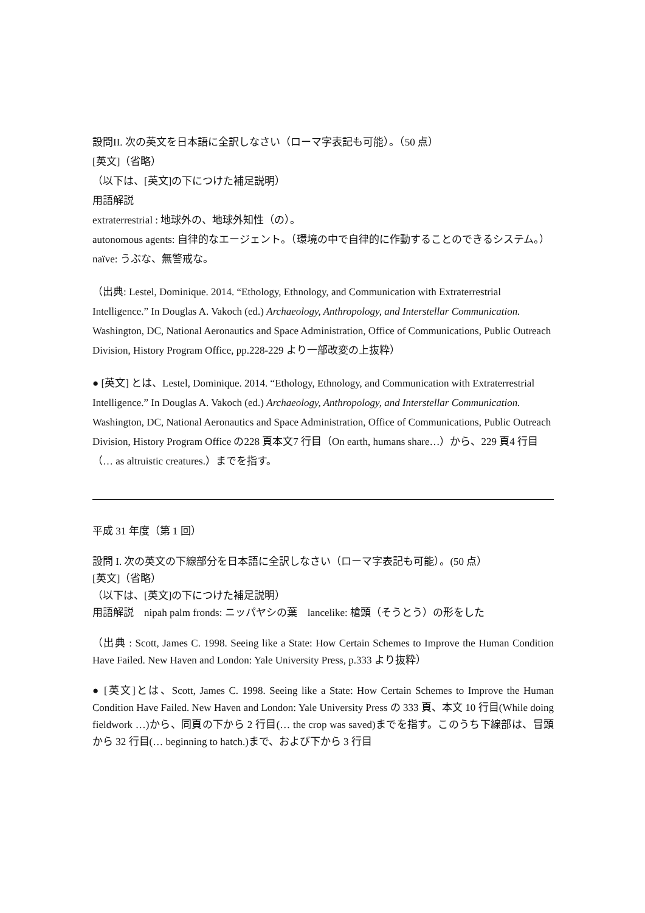設問II. 次の英文を日本語に全訳しなさい（ローマ字表記も可能）。（50 点）
[英文]（省略）
（以下は、[英文]の下につけた補足説明）
用語解説
extraterrestrial : 地球外の、地球外知性（の）。
autonomous agents: 自律的なエージェント。（環境の中で自律的に作動することのできるシステム。）
naïve: うぶな、無警戒な。
（出典: Lestel, Dominique. 2014. “Ethology, Ethnology, and Communication with Extraterrestrial Intelligence.” In Douglas A. Vakoch (ed.) Archaeology, Anthropology, and Interstellar Communication. Washington, DC, National Aeronautics and Space Administration, Office of Communications, Public Outreach Division, History Program Office, pp.228-229 より一部改変の上抜粋）
● [英文] とは、Lestel, Dominique. 2014. “Ethology, Ethnology, and Communication with Extraterrestrial Intelligence.” In Douglas A. Vakoch (ed.) Archaeology, Anthropology, and Interstellar Communication. Washington, DC, National Aeronautics and Space Administration, Office of Communications, Public Outreach Division, History Program Office の228 頁本文7 行目（On earth, humans share…）から、229 頁4 行目（… as altruistic creatures.）までを指す。
平成 31 年度（第 1 回）
設問 I. 次の英文の下線部分を日本語に全訳しなさい（ローマ字表記も可能）。(50 点）
[英文]（省略）
（以下は、[英文]の下につけた補足説明）
用語解説　nipah palm fronds: ニッパヤシの葉　lancelike: 槍頭（そうとう）の形をした
（出典 : Scott, James C. 1998. Seeing like a State: How Certain Schemes to Improve the Human Condition Have Failed. New Haven and London: Yale University Press, p.333 より抜粋）
● [英文]とは、Scott, James C. 1998. Seeing like a State: How Certain Schemes to Improve the Human Condition Have Failed. New Haven and London: Yale University Press の 333 頁、本文 10 行目(While doing fieldwork …)から、同頁の下から 2 行目(… the crop was saved)までを指す。このうち下線部は、冒頭から 32 行目(… beginning to hatch.)まで、および下から 3 行目